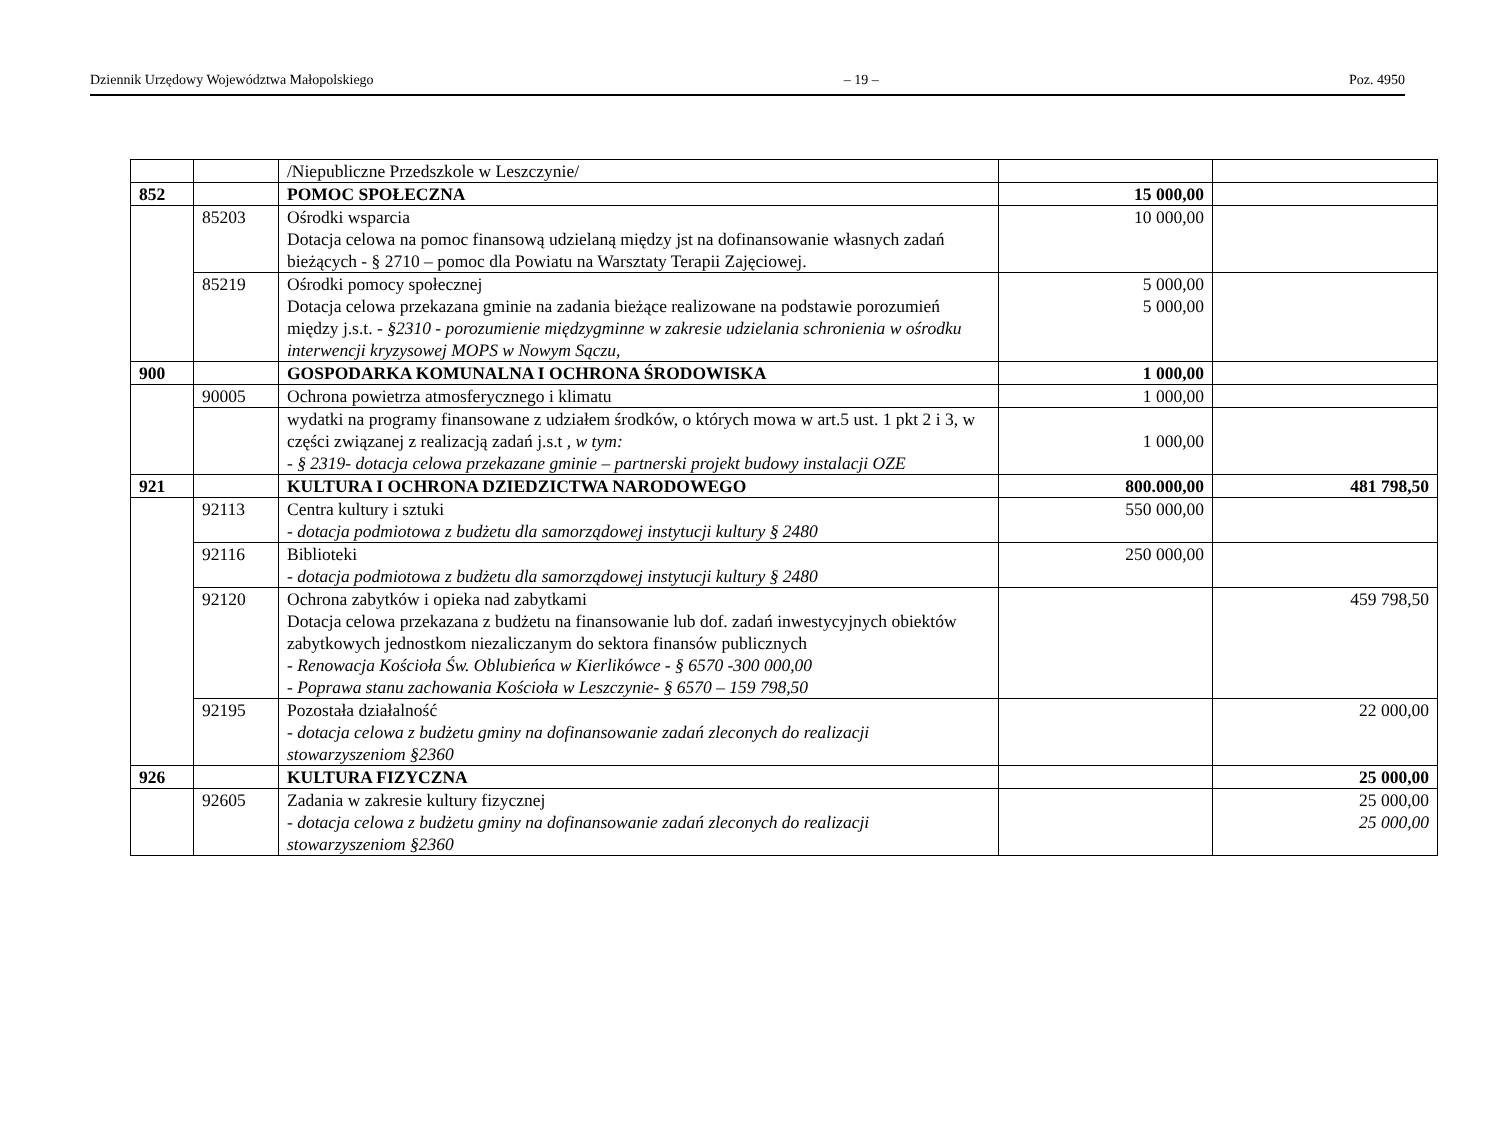Dziennik Urzędowy Województwa Małopolskiego – 19 – Poz. 4950
| | | /Niepubliczne Przedszkole w Leszczynie/ | | |
| 852 | | POMOC SPOŁECZNA | 15 000,00 | |
| | 85203 | Ośrodki wsparcia Dotacja celowa na pomoc finansową udzielaną między jst na dofinansowanie własnych zadań bieżących - § 2710 – pomoc dla Powiatu na Warsztaty Terapii Zajęciowej. | 10 000,00 | |
| | 85219 | Ośrodki pomocy społecznej Dotacja celowa przekazana gminie na zadania bieżące realizowane na podstawie porozumień między j.s.t. - §2310 - porozumienie międzygminne w zakresie udzielania schronienia w ośrodku interwencji kryzysowej MOPS w Nowym Sączu, | 5 000,00 5 000,00 | |
| 900 | | GOSPODARKA KOMUNALNA I OCHRONA ŚRODOWISKA | 1 000,00 | |
| | 90005 | Ochrona powietrza atmosferycznego i klimatu | 1 000,00 | |
| | | wydatki na programy finansowane z udziałem środków, o których mowa w art.5 ust. 1 pkt 2 i 3, w części związanej z realizacją zadań j.s.t , w tym: - § 2319- dotacja celowa przekazane gminie – partnerski projekt budowy instalacji OZE | 1 000,00 | |
| 921 | | KULTURA I OCHRONA DZIEDZICTWA NARODOWEGO | 800.000,00 | 481 798,50 |
| | 92113 | Centra kultury i sztuki - dotacja podmiotowa z budżetu dla samorządowej instytucji kultury § 2480 | 550 000,00 | |
| | 92116 | Biblioteki - dotacja podmiotowa z budżetu dla samorządowej instytucji kultury § 2480 | 250 000,00 | |
| | 92120 | Ochrona zabytków i opieka nad zabytkami Dotacja celowa przekazana z budżetu na finansowanie lub dof. zadań inwestycyjnych obiektów zabytkowych jednostkom niezaliczanym do sektora finansów publicznych - Renowacja Kościoła Św. Oblubieńca w Kierlikówce - § 6570 -300 000,00 - Poprawa stanu zachowania Kościoła w Leszczynie- § 6570 – 159 798,50 | | 459 798,50 |
| | 92195 | Pozostała działalność - dotacja celowa z budżetu gminy na dofinansowanie zadań zleconych do realizacji stowarzyszeniom §2360 | | 22 000,00 |
| 926 | | KULTURA FIZYCZNA | | 25 000,00 |
| | 92605 | Zadania w zakresie kultury fizycznej - dotacja celowa z budżetu gminy na dofinansowanie zadań zleconych do realizacji stowarzyszeniom §2360 | | 25 000,00 25 000,00 |